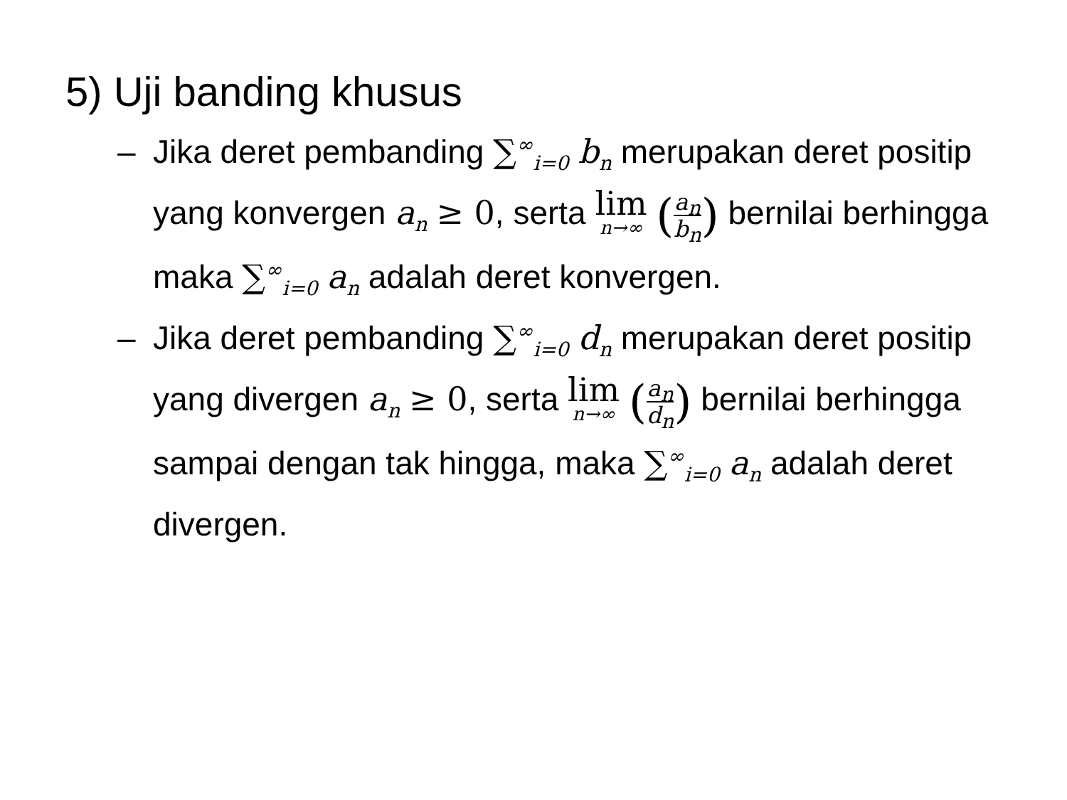5) Uji banding khusus
– Jika deret pembanding ∑<sup>∞</sup><sub>i=0</sub> b<sub>n</sub> merupakan deret positip yang konvergen a<sub>n</sub> ≥ 0, serta lim n→∞ (a<sub>n</sub> b<sub>n</sub>) bernilai berhingga maka ∑<sup>∞</sup><sub>i=0</sub> a<sub>n</sub> adalah deret konvergen.
– Jika deret pembanding ∑<sup>∞</sup><sub>i=0</sub> d<sub>n</sub> merupakan deret positip yang divergen a<sub>n</sub> ≥ 0, serta lim n→∞ (a<sub>n</sub> d<sub>n</sub>) bernilai berhingga sampai dengan tak hingga, maka ∑<sup>∞</sup><sub>i=0</sub> a<sub>n</sub> adalah deret divergen.